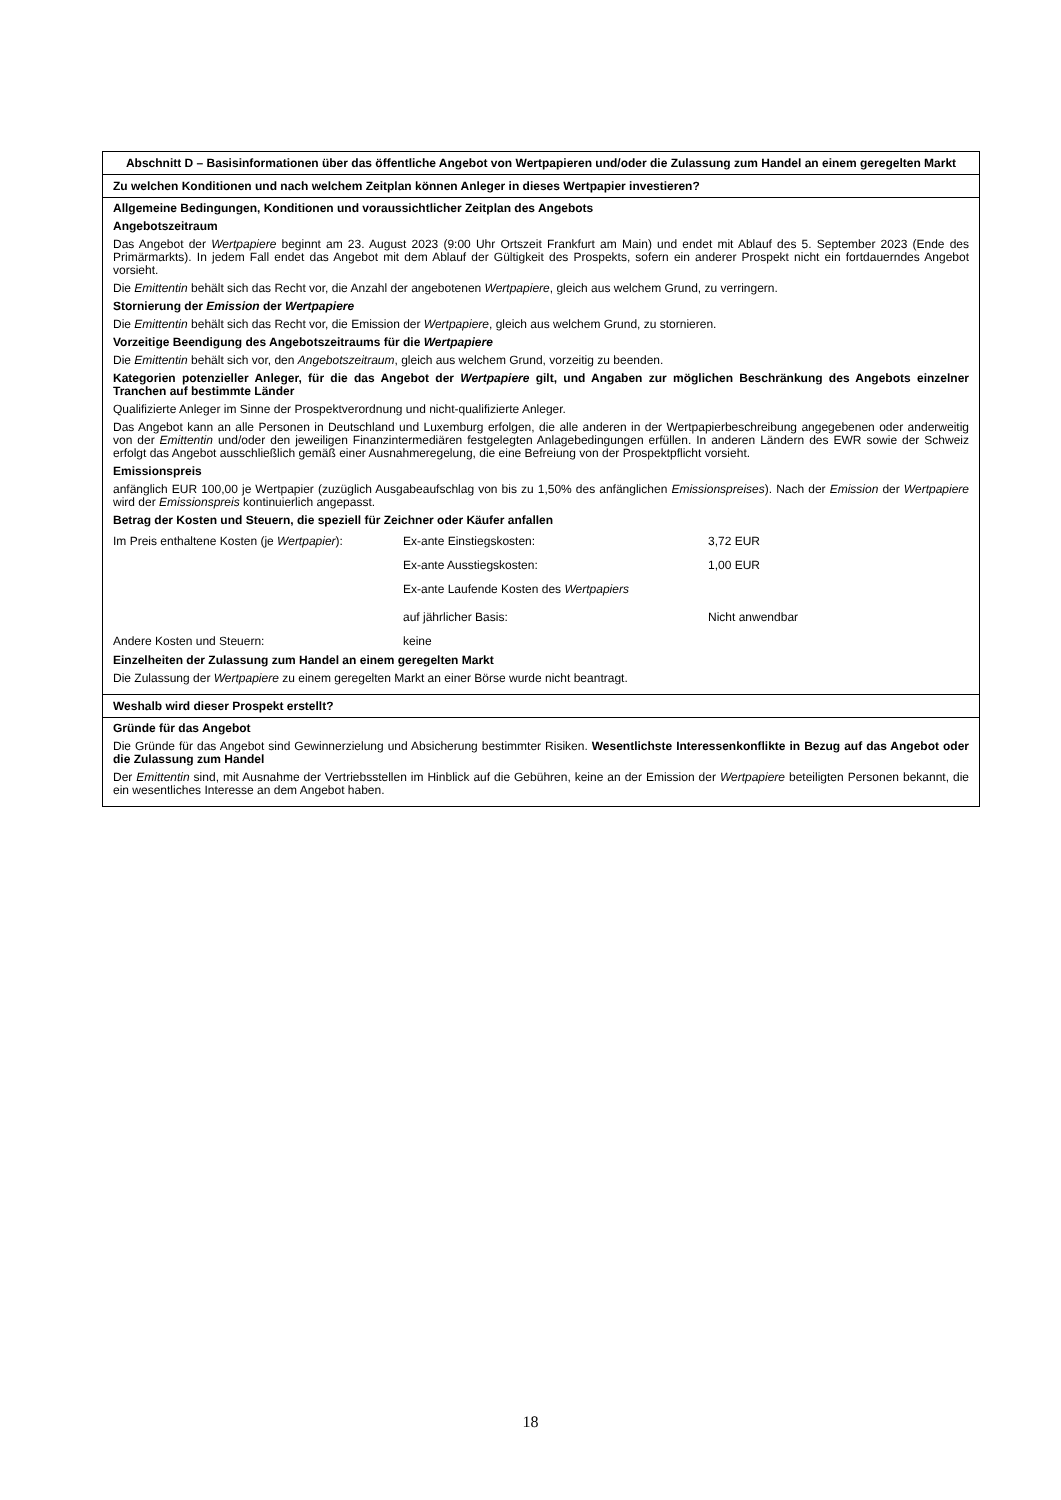Abschnitt D – Basisinformationen über das öffentliche Angebot von Wertpapieren und/oder die Zulassung zum Handel an einem geregelten Markt
Zu welchen Konditionen und nach welchem Zeitplan können Anleger in dieses Wertpapier investieren?
Allgemeine Bedingungen, Konditionen und voraussichtlicher Zeitplan des Angebots
Angebotszeitraum
Das Angebot der Wertpapiere beginnt am 23. August 2023 (9:00 Uhr Ortszeit Frankfurt am Main) und endet mit Ablauf des 5. September 2023 (Ende des Primärmarkts). In jedem Fall endet das Angebot mit dem Ablauf der Gültigkeit des Prospekts, sofern ein anderer Prospekt nicht ein fortdauerndes Angebot vorsieht.
Die Emittentin behält sich das Recht vor, die Anzahl der angebotenen Wertpapiere, gleich aus welchem Grund, zu verringern.
Stornierung der Emission der Wertpapiere
Die Emittentin behält sich das Recht vor, die Emission der Wertpapiere, gleich aus welchem Grund, zu stornieren.
Vorzeitige Beendigung des Angebotszeitraums für die Wertpapiere
Die Emittentin behält sich vor, den Angebotszeitraum, gleich aus welchem Grund, vorzeitig zu beenden.
Kategorien potenzieller Anleger, für die das Angebot der Wertpapiere gilt, und Angaben zur möglichen Beschränkung des Angebots einzelner Tranchen auf bestimmte Länder
Qualifizierte Anleger im Sinne der Prospektverordnung und nicht-qualifizierte Anleger.
Das Angebot kann an alle Personen in Deutschland und Luxemburg erfolgen, die alle anderen in der Wertpapierbeschreibung angegebenen oder anderweitig von der Emittentin und/oder den jeweiligen Finanzintermediären festgelegten Anlagebedingungen erfüllen. In anderen Ländern des EWR sowie der Schweiz erfolgt das Angebot ausschließlich gemäß einer Ausnahmeregelung, die eine Befreiung von der Prospektpflicht vorsieht.
Emissionspreis
anfänglich EUR 100,00 je Wertpapier (zuzüglich Ausgabeaufschlag von bis zu 1,50% des anfänglichen Emissionspreises). Nach der Emission der Wertpapiere wird der Emissionspreis kontinuierlich angepasst.
Betrag der Kosten und Steuern, die speziell für Zeichner oder Käufer anfallen
| Im Preis enthaltene Kosten (je Wertpapier ): | Ex-ante Einstiegskosten: | 3,72 EUR |
| | Ex-ante Ausstiegskosten: | 1,00 EUR |
| | Ex-ante Laufende Kosten des Wertpapiers auf jährlicher Basis: | Nicht anwendbar |
| Andere Kosten und Steuern: | keine | |
Einzelheiten der Zulassung zum Handel an einem geregelten Markt
Die Zulassung der Wertpapiere zu einem geregelten Markt an einer Börse wurde nicht beantragt.
Weshalb wird dieser Prospekt erstellt?
Gründe für das Angebot
Die Gründe für das Angebot sind Gewinnerzielung und Absicherung bestimmter Risiken. Wesentlichste Interessenkonflikte in Bezug auf das Angebot oder die Zulassung zum Handel
Der Emittentin sind, mit Ausnahme der Vertriebsstellen im Hinblick auf die Gebühren, keine an der Emission der Wertpapiere beteiligten Personen bekannt, die ein wesentliches Interesse an dem Angebot haben.
18